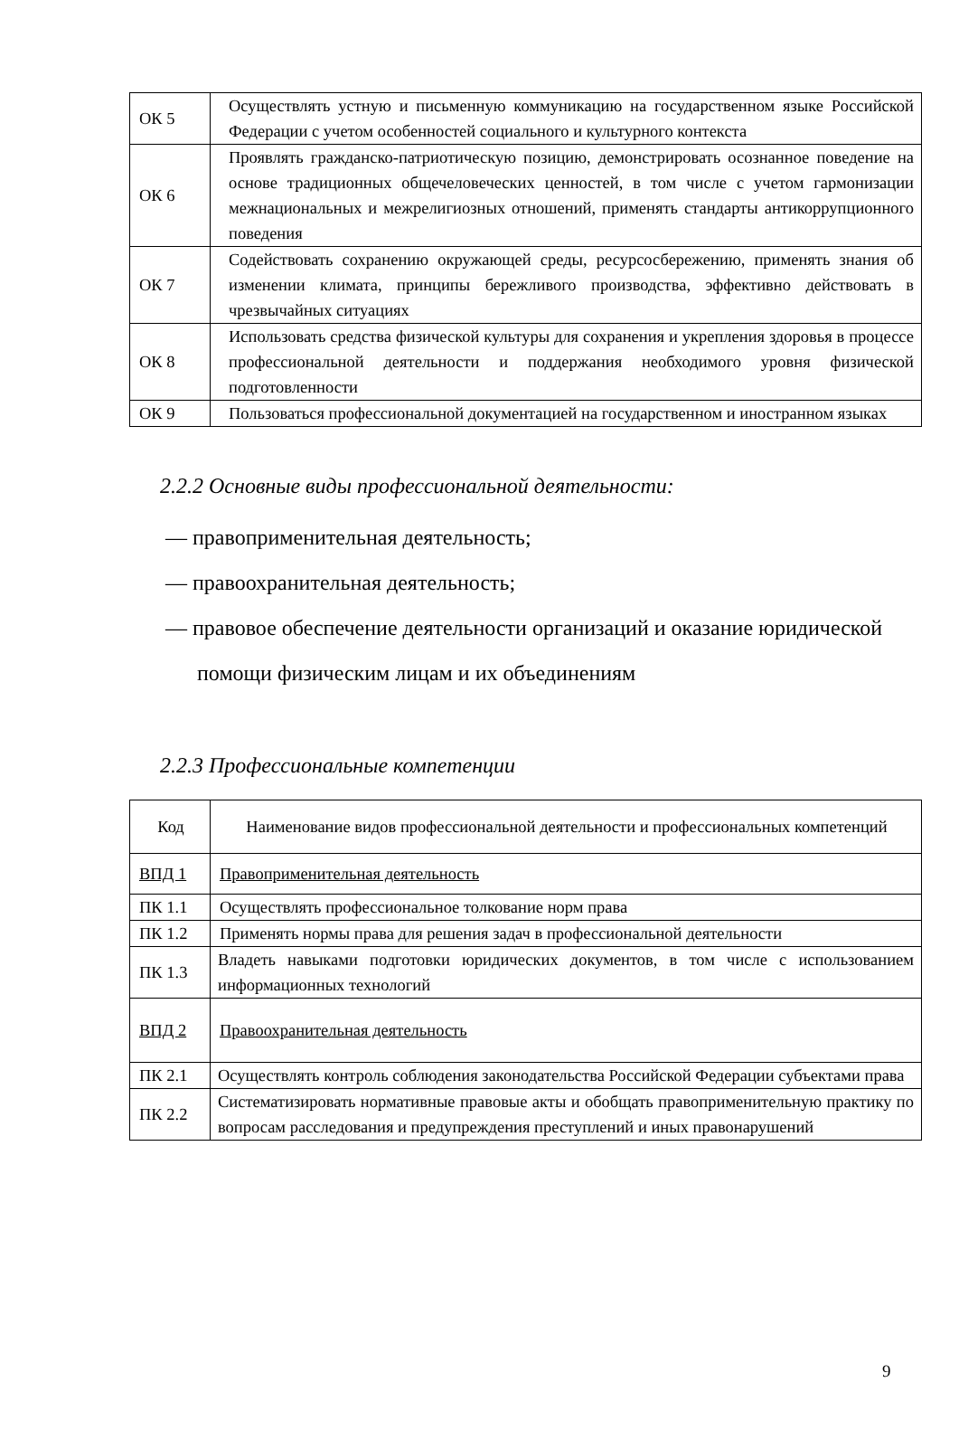| ОК 5 | Осуществлять устную и письменную коммуникацию на государственном языке Российской Федерации с учетом особенностей социального и культурного контекста |
| ОК 6 | Проявлять гражданско-патриотическую позицию, демонстрировать осознанное поведение на основе традиционных общечеловеческих ценностей, в том числе с учетом гармонизации межнациональных и межрелигиозных отношений, применять стандарты антикоррупционного поведения |
| ОК 7 | Содействовать сохранению окружающей среды, ресурсосбережению, применять знания об изменении климата, принципы бережливого производства, эффективно действовать в чрезвычайных ситуациях |
| ОК 8 | Использовать средства физической культуры для сохранения и укрепления здоровья в процессе профессиональной деятельности и поддержания необходимого уровня физической подготовленности |
| ОК 9 | Пользоваться профессиональной документацией на государственном и иностранном языках |
2.2.2 Основные виды профессиональной деятельности:
— правоприменительная деятельность;
— правоохранительная деятельность;
— правовое обеспечение деятельности организаций и оказание юридической помощи физическим лицам и их объединениям
2.2.3 Профессиональные компетенции
| Код | Наименование видов профессиональной деятельности и профессиональных компетенций |
| --- | --- |
| ВПД 1 | Правоприменительная деятельность |
| ПК 1.1 | Осуществлять профессиональное толкование норм права |
| ПК 1.2 | Применять нормы права для решения задач в профессиональной деятельности |
| ПК 1.3 | Владеть навыками подготовки юридических документов, в том числе с использованием информационных технологий |
| ВПД 2 | Правоохранительная деятельность |
| ПК 2.1 | Осуществлять контроль соблюдения законодательства Российской Федерации субъектами права |
| ПК 2.2 | Систематизировать нормативные правовые акты и обобщать правоприменительную практику по вопросам расследования и предупреждения преступлений и иных правонарушений |
9